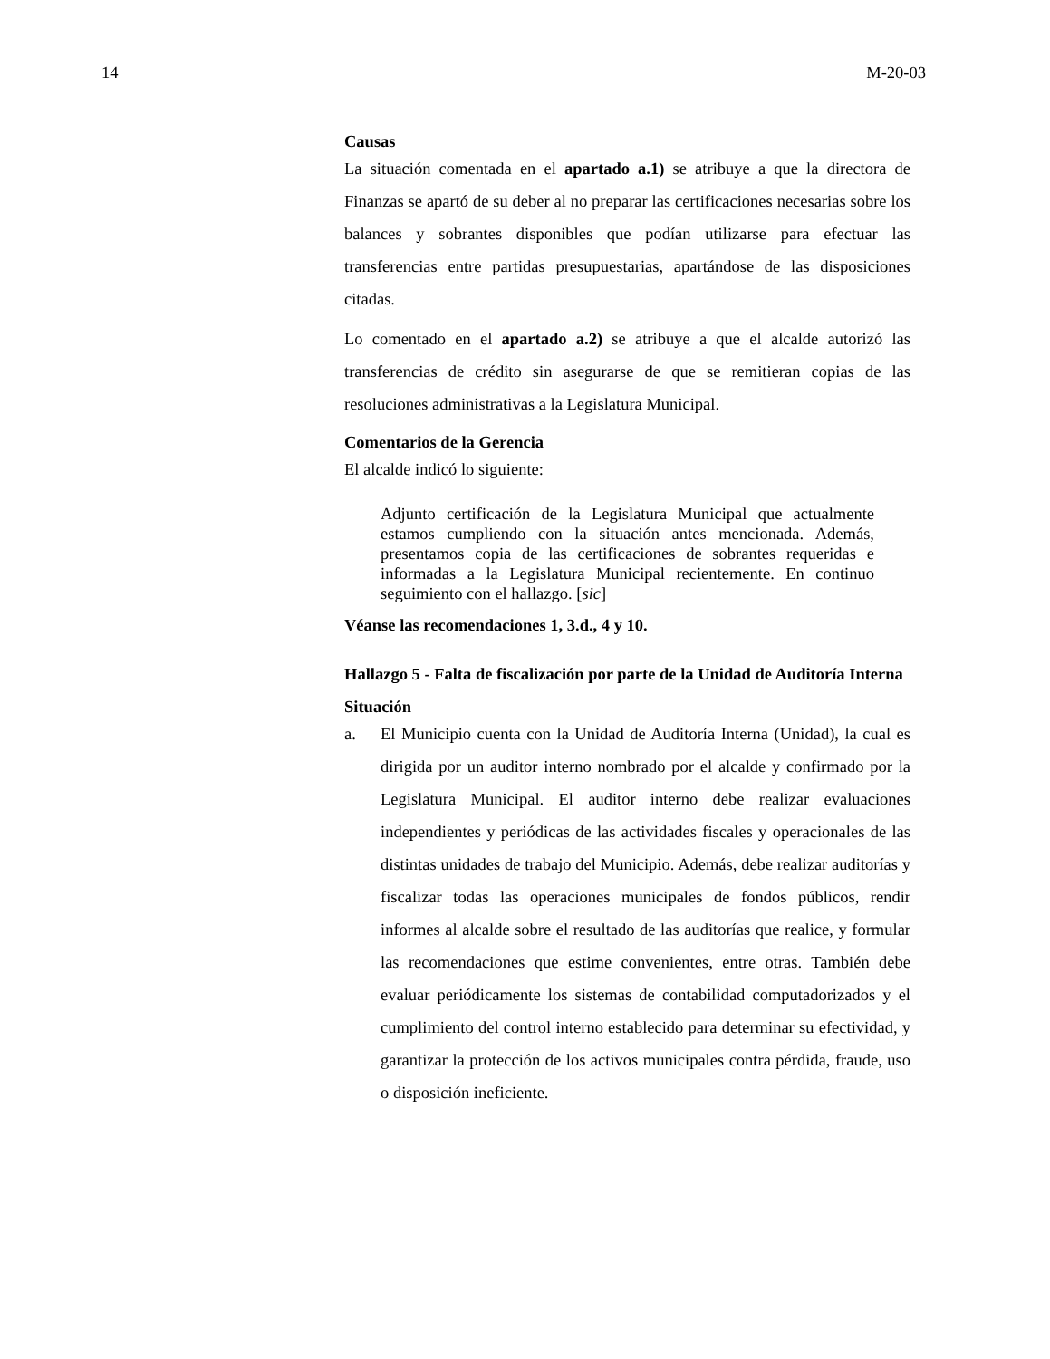14 M-20-03
Causas
La situación comentada en el apartado a.1) se atribuye a que la directora de Finanzas se apartó de su deber al no preparar las certificaciones necesarias sobre los balances y sobrantes disponibles que podían utilizarse para efectuar las transferencias entre partidas presupuestarias, apartándose de las disposiciones citadas.
Lo comentado en el apartado a.2) se atribuye a que el alcalde autorizó las transferencias de crédito sin asegurarse de que se remitieran copias de las resoluciones administrativas a la Legislatura Municipal.
Comentarios de la Gerencia
El alcalde indicó lo siguiente:
Adjunto certificación de la Legislatura Municipal que actualmente estamos cumpliendo con la situación antes mencionada. Además, presentamos copia de las certificaciones de sobrantes requeridas e informadas a la Legislatura Municipal recientemente. En continuo seguimiento con el hallazgo. [sic]
Véanse las recomendaciones 1, 3.d., 4 y 10.
Hallazgo 5 - Falta de fiscalización por parte de la Unidad de Auditoría Interna
Situación
a. El Municipio cuenta con la Unidad de Auditoría Interna (Unidad), la cual es dirigida por un auditor interno nombrado por el alcalde y confirmado por la Legislatura Municipal. El auditor interno debe realizar evaluaciones independientes y periódicas de las actividades fiscales y operacionales de las distintas unidades de trabajo del Municipio. Además, debe realizar auditorías y fiscalizar todas las operaciones municipales de fondos públicos, rendir informes al alcalde sobre el resultado de las auditorías que realice, y formular las recomendaciones que estime convenientes, entre otras. También debe evaluar periódicamente los sistemas de contabilidad computadorizados y el cumplimiento del control interno establecido para determinar su efectividad, y garantizar la protección de los activos municipales contra pérdida, fraude, uso o disposición ineficiente.